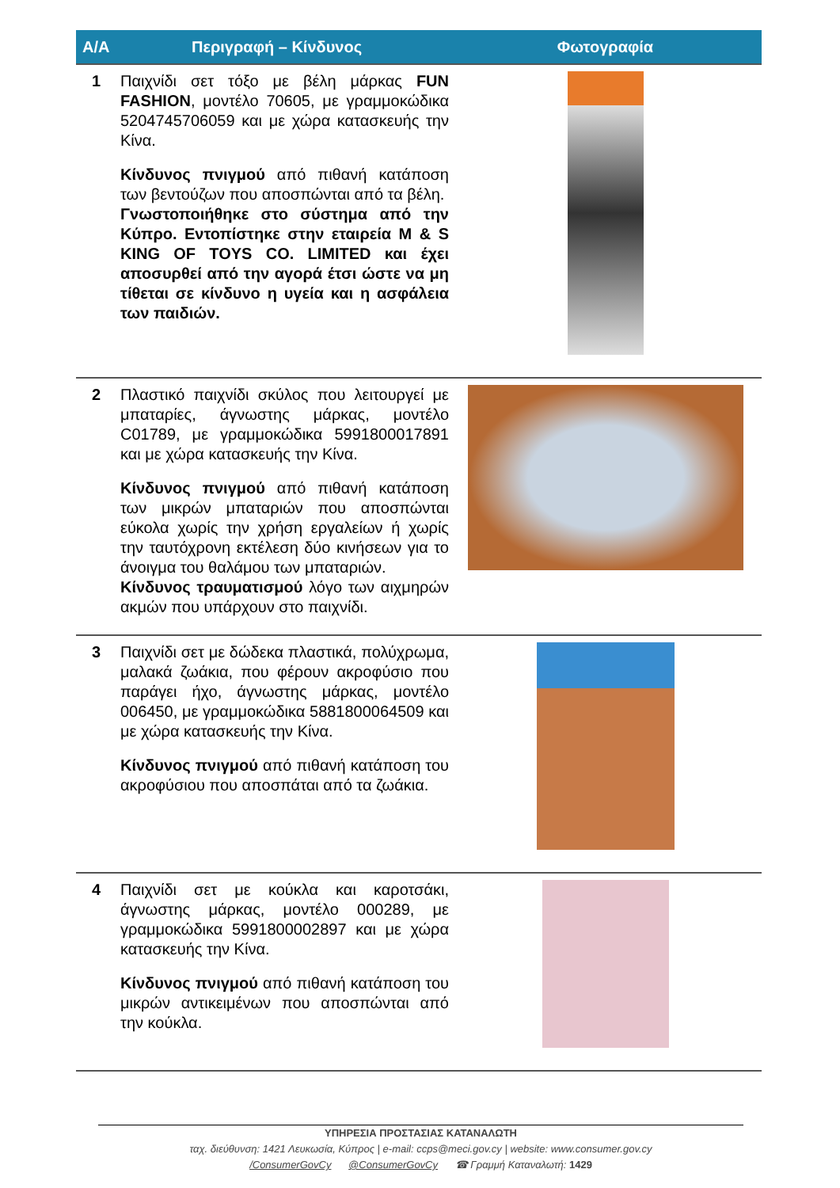| Α/Α | Περιγραφή – Κίνδυνος | Φωτογραφία |
| --- | --- | --- |
| 1 | Παιχνίδι σετ τόξο με βέλη μάρκας FUN FASHION , μοντέλο 70605, με γραμμοκώδικα 5204745706059 και με χώρα κατασκευής την Κίνα. Κίνδυνος πνιγμού από πιθανή κατάποση των βεντούζων που αποσπώνται από τα βέλη. Γνωστοποιήθηκε στο σύστημα από την Κύπρο. Εντοπίστηκε στην εταιρεία M & S KING OF TOYS CO. LIMITED και έχει αποσυρθεί από την αγορά έτσι ώστε να μη τίθεται σε κίνδυνο η υγεία και η ασφάλεια των παιδιών. | |
| 2 | Πλαστικό παιχνίδι σκύλος που λειτουργεί με μπαταρίες, άγνωστης μάρκας, μοντέλο C01789, με γραμμοκώδικα 5991800017891 και με χώρα κατασκευής την Κίνα. Κίνδυνος πνιγμού από πιθανή κατάποση των μικρών μπαταριών που αποσπώνται εύκολα χωρίς την χρήση εργαλείων ή χωρίς την ταυτόχρονη εκτέλεση δύο κινήσεων για το άνοιγμα του θαλάμου των μπαταριών. Κίνδυνος τραυματισμού λόγο των αιχμηρών ακμών που υπάρχουν στο παιχνίδι. | |
| 3 | Παιχνίδι σετ με δώδεκα πλαστικά, πολύχρωμα, μαλακά ζωάκια, που φέρουν ακροφύσιο που παράγει ήχο, άγνωστης μάρκας, μοντέλο 006450, με γραμμοκώδικα 5881800064509 και με χώρα κατασκευής την Κίνα. Κίνδυνος πνιγμού από πιθανή κατάποση του ακροφύσιου που αποσπάται από τα ζωάκια. | |
| 4 | Παιχνίδι σετ με κούκλα και καροτσάκι, άγνωστης μάρκας, μοντέλο 000289, με γραμμοκώδικα 5991800002897 και με χώρα κατασκευής την Κίνα. Κίνδυνος πνιγμού από πιθανή κατάποση του μικρών αντικειμένων που αποσπώνται από την κούκλα. | |
ΥΠΗΡΕΣΙΑ ΠΡΟΣΤΑΣΙΑΣ ΚΑΤΑΝΑΛΩΤΗ
ταχ. διεύθυνση: 1421 Λευκωσία, Κύπρος | e-mail: ccps@meci.gov.cy | website: www.consumer.gov.cy
/ConsumerGovCy @ConsumerGovCy ☎ Γραμμή Καταναλωτή: 1429